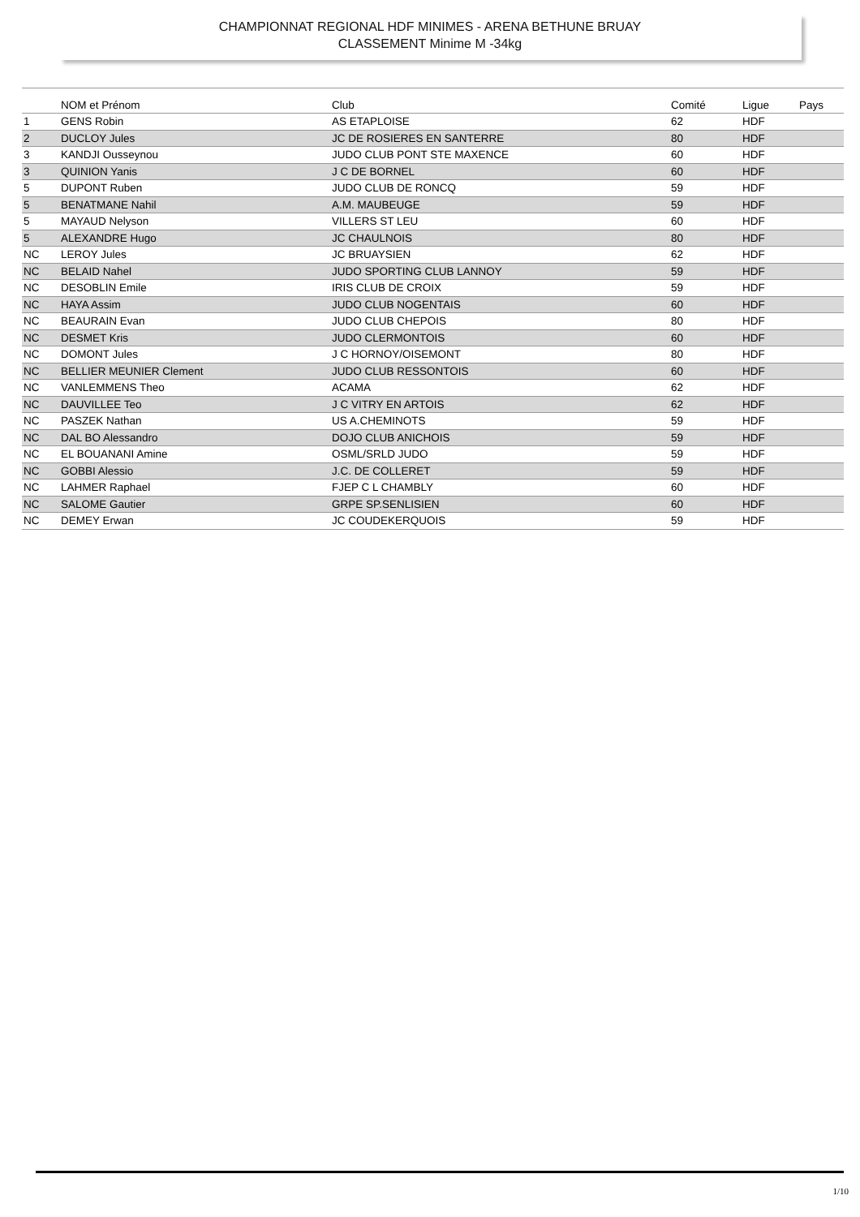CHAMPIONNAT REGIONAL HDF MINIMES - ARENA BETHUNE BRUAY
CLASSEMENT Minime M -34kg
| | NOM et Prénom | Club | Comité | Ligue | Pays |
| --- | --- | --- | --- | --- | --- |
| 1 | GENS Robin | AS ETAPLOISE | 62 | HDF | |
| 2 | DUCLOY Jules | JC DE ROSIERES EN SANTERRE | 80 | HDF | |
| 3 | KANDJI Ousseynou | JUDO CLUB PONT STE MAXENCE | 60 | HDF | |
| 3 | QUINION Yanis | J C DE BORNEL | 60 | HDF | |
| 5 | DUPONT Ruben | JUDO CLUB DE RONCQ | 59 | HDF | |
| 5 | BENATMANE Nahil | A.M. MAUBEUGE | 59 | HDF | |
| 5 | MAYAUD Nelyson | VILLERS ST LEU | 60 | HDF | |
| 5 | ALEXANDRE Hugo | JC CHAULNOIS | 80 | HDF | |
| NC | LEROY Jules | JC BRUAYSIEN | 62 | HDF | |
| NC | BELAID Nahel | JUDO SPORTING CLUB LANNOY | 59 | HDF | |
| NC | DESOBLIN Emile | IRIS CLUB DE CROIX | 59 | HDF | |
| NC | HAYA Assim | JUDO CLUB NOGENTAIS | 60 | HDF | |
| NC | BEAURAIN Evan | JUDO CLUB CHEPOIS | 80 | HDF | |
| NC | DESMET Kris | JUDO CLERMONTOIS | 60 | HDF | |
| NC | DOMONT Jules | J C HORNOY/OISEMONT | 80 | HDF | |
| NC | BELLIER MEUNIER Clement | JUDO CLUB RESSONTOIS | 60 | HDF | |
| NC | VANLEMMENS Theo | ACAMA | 62 | HDF | |
| NC | DAUVILLEE Teo | J C VITRY EN ARTOIS | 62 | HDF | |
| NC | PASZEK Nathan | US A.CHEMINOTS | 59 | HDF | |
| NC | DAL BO Alessandro | DOJO CLUB ANICHOIS | 59 | HDF | |
| NC | EL BOUANANI Amine | OSML/SRLD JUDO | 59 | HDF | |
| NC | GOBBI Alessio | J.C. DE COLLERET | 59 | HDF | |
| NC | LAHMER Raphael | FJEP C L CHAMBLY | 60 | HDF | |
| NC | SALOME Gautier | GRPE SP.SENLISIEN | 60 | HDF | |
| NC | DEMEY Erwan | JC COUDEKERQUOIS | 59 | HDF | |
1/10